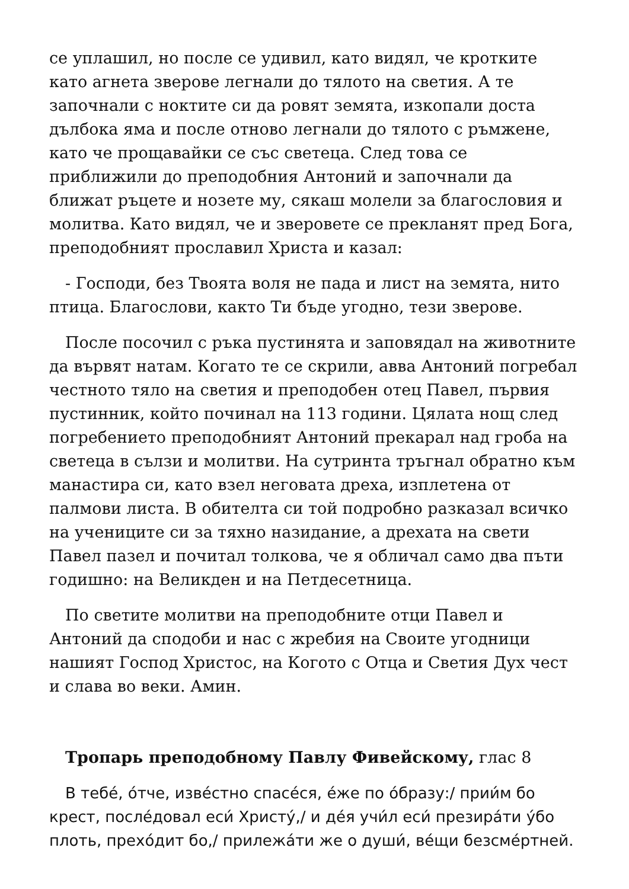се уплашил, но после се удивил, като видял, че кротките като агнета зверове легнали до тялото на светия. А те започнали с ноктите си да ровят земята, изкопали доста дълбока яма и после отново легнали до тялото с ръмжене, като че прощавайки се със светеца. След това се приближили до преподобния Антоний и започнали да ближат ръцете и нозете му, сякаш молели за благословия и молитва. Като видял, че и зверовете се прекланят пред Бога, преподобният прославил Христа и казал:
- Господи, без Твоята воля не пада и лист на земята, нито птица. Благослови, както Ти бъде угодно, тези зверове.
После посочил с ръка пустинята и заповядал на животните да вървят натам. Когато те се скрили, авва Антоний погребал честното тяло на светия и преподобен отец Павел, първия пустинник, който починал на 113 години. Цялата нощ след погребението преподобният Антоний прекарал над гроба на светеца в сълзи и молитви. На сутринта тръгнал обратно към манастира си, като взел неговата дреха, изплетена от палмови листа. В обителта си той подробно разказал всичко на учениците си за тяхно назидание, а дрехата на свети Павел пазел и почитал толкова, че я обличал само два пъти годишно: на Великден и на Петдесетница.
По светите молитви на преподобните отци Павел и Антоний да сподоби и нас с жребия на Своите угодници нашият Господ Христос, на Когото с Отца и Светия Дух чест и слава во веки. Амин.
Тропарь преподобному Павлу Фивейскому, глас 8
В тебе́, о́тче, изве́стно спасе́ся, е́же по о́бразу:/ прии́м бо крест, после́довал еси́ Христу́,/ и де́я учи́л еси́ презира́ти у́бо плоть, прехо́дит бо,/ прилежа́ти же о души́, ве́щи безсме́ртней.